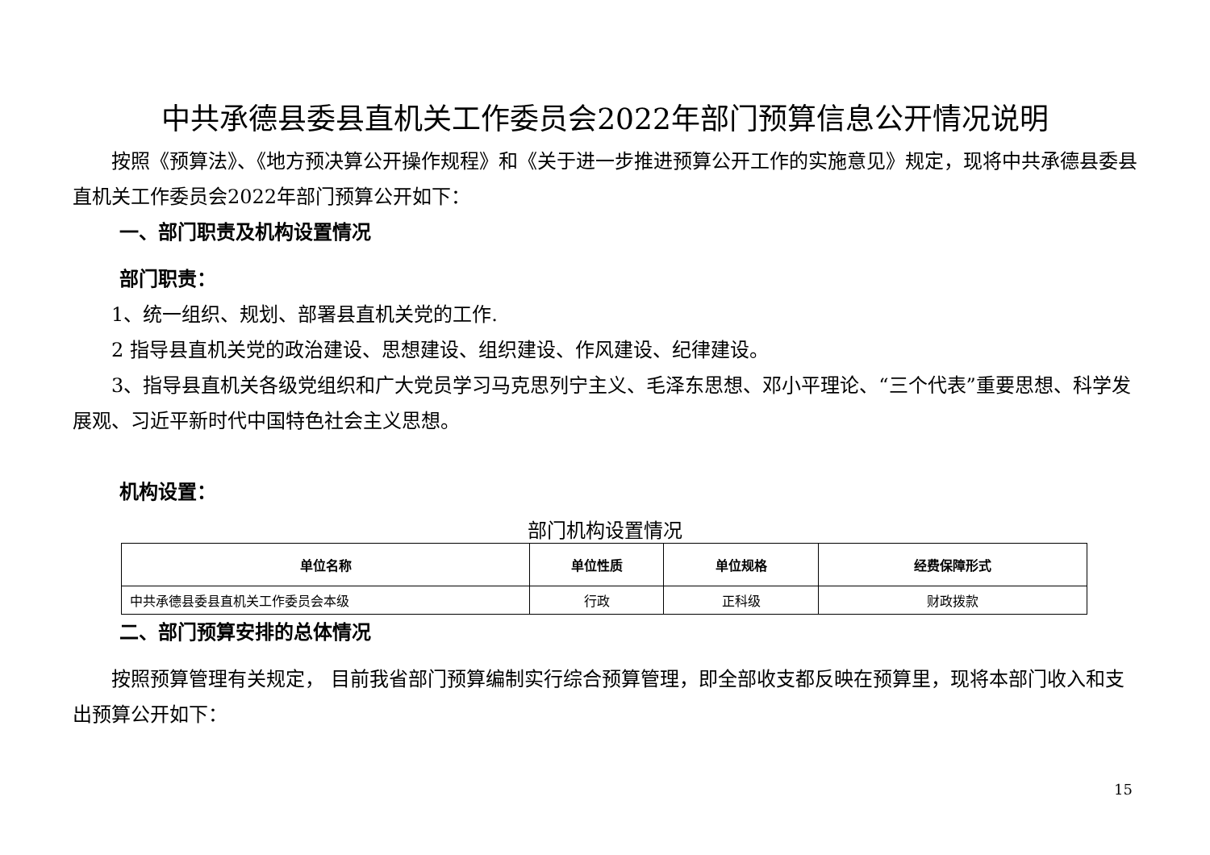中共承德县委县直机关工作委员会2022年部门预算信息公开情况说明
按照《预算法》、《地方预决算公开操作规程》和《关于进一步推进预算公开工作的实施意见》规定，现将中共承德县委县直机关工作委员会2022年部门预算公开如下：
一、部门职责及机构设置情况
部门职责：
1、统一组织、规划、部署县直机关党的工作.
2 指导县直机关党的政治建设、思想建设、组织建设、作风建设、纪律建设。
3、指导县直机关各级党组织和广大党员学习马克思列宁主义、毛泽东思想、邓小平理论、“三个代表”重要思想、科学发展观、习近平新时代中国特色社会主义思想。
机构设置：
部门机构设置情况
| 单位名称 | 单位性质 | 单位规格 | 经费保障形式 |
| --- | --- | --- | --- |
| 中共承德县委县直机关工作委员会本级 | 行政 | 正科级 | 财政拨款 |
二、部门预算安排的总体情况
按照预算管理有关规定， 目前我省部门预算编制实行综合预算管理，即全部收支都反映在预算里，现将本部门收入和支出预算公开如下：
15